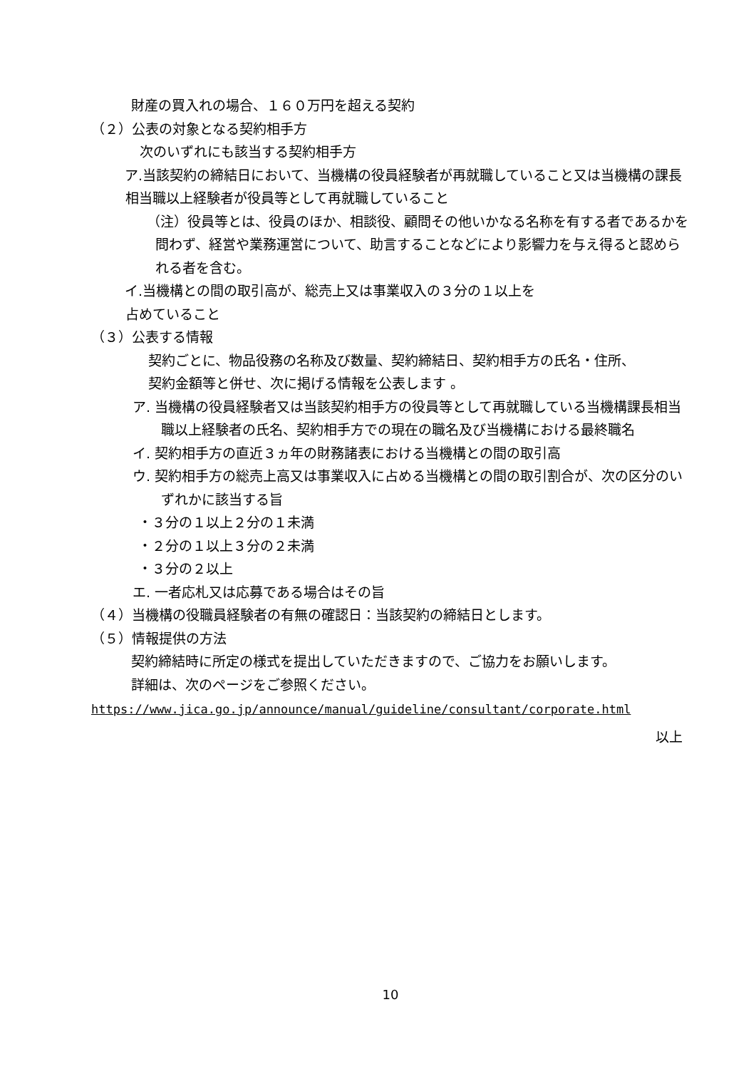財産の買入れの場合、１６０万円を超える契約
（２）公表の対象となる契約相手方
次のいずれにも該当する契約相手方
　ア.当該契約の締結日において、当機構の役員経験者が再就職していること又は当機構の課長相当職以上経験者が役員等として再就職していること
（注）役員等とは、役員のほか、相談役、顧問その他いかなる名称を有する者であるかを問わず、経営や業務運営について、助言することなどにより影響力を与え得ると認められる者を含む。
　イ.当機構との間の取引高が、総売上又は事業収入の３分の１以上を
占めていること
（３）公表する情報
契約ごとに、物品役務の名称及び数量、契約締結日、契約相手方の氏名・住所、
契約金額等と併せ、次に掲げる情報を公表します 。
ア. 当機構の役員経験者又は当該契約相手方の役員等として再就職している当機構課長相当職以上経験者の氏名、契約相手方での現在の職名及び当機構における最終職名
イ. 契約相手方の直近３ヵ年の財務諸表における当機構との間の取引高
ウ. 契約相手方の総売上高又は事業収入に占める当機構との間の取引割合が、次の区分のいずれかに該当する旨
・３分の１以上２分の１未満
・２分の１以上３分の２未満
・３分の２以上
エ. 一者応札又は応募である場合はその旨
（４）当機構の役職員経験者の有無の確認日：当該契約の締結日とします。
（５）情報提供の方法
契約締結時に所定の様式を提出していただきますので、ご協力をお願いします。
詳細は、次のページをご参照ください。
https://www.jica.go.jp/announce/manual/guideline/consultant/corporate.html
以上
10